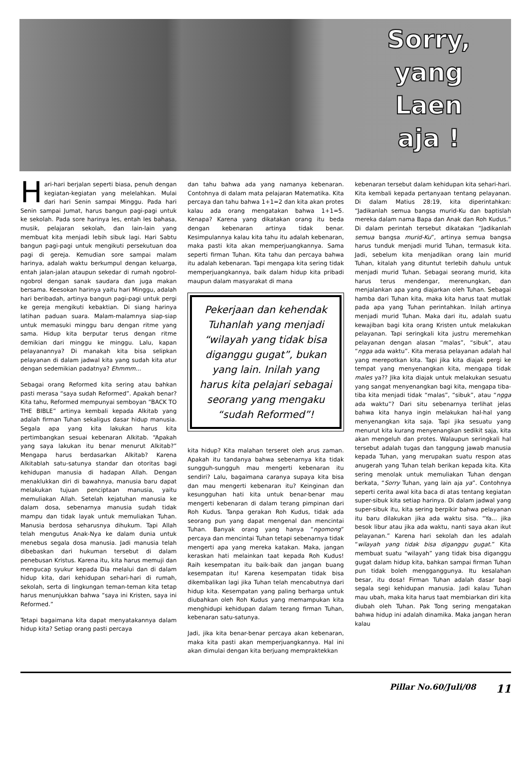Sorry,
yang
Laen
aja !
Hari-hari berjalan seperti biasa, penuh dengan kegiatan-kegiatan yang melelahkan. Mulai dari hari Senin sampai Minggu. Pada hari Senin sampai Jumat, harus bangun pagi-pagi untuk ke sekolah. Pada sore harinya les, entah les bahasa, musik, pelajaran sekolah, dan lain-lain yang membuat kita menjadi lebih sibuk lagi. Hari Sabtu bangun pagi-pagi untuk mengikuti persekutuan doa pagi di gereja. Kemudian sore sampai malam harinya, adalah waktu berkumpul dengan keluarga, entah jalan-jalan ataupun sekedar di rumah ngobrol-ngobrol dengan sanak saudara dan juga makan bersama. Keesokan harinya yaitu hari Minggu, adalah hari beribadah, artinya bangun pagi-pagi untuk pergi ke gereja mengikuti kebaktian. Di siang harinya latihan paduan suara. Malam-malamnya siap-siap untuk memasuki minggu baru dengan ritme yang sama. Hidup kita berputar terus dengan ritme demikian dari minggu ke minggu. Lalu, kapan pelayanannya? Di manakah kita bisa selipkan pelayanan di dalam jadwal kita yang sudah kita atur dengan sedemikian padatnya? Ehmmm...
Sebagai orang Reformed kita sering atau bahkan pasti merasa “saya sudah Reformed”. Apakah benar? Kita tahu, Reformed mempunyai semboyan “BACK TO THE BIBLE” artinya kembali kepada Alkitab yang adalah firman Tuhan sekaligus dasar hidup manusia. Segala apa yang kita lakukan harus kita pertimbangkan sesuai kebenaran Alkitab. “Apakah yang saya lakukan itu benar menurut Alkitab?” Mengapa harus berdasarkan Alkitab? Karena Alkitablah satu-satunya standar dan otoritas bagi kehidupan manusia di hadapan Allah. Dengan menaklukkan diri di bawahnya, manusia baru dapat melakukan tujuan penciptaan manusia, yaitu memuliakan Allah. Setelah kejatuhan manusia ke dalam dosa, sebenarnya manusia sudah tidak mampu dan tidak layak untuk memuliakan Tuhan. Manusia berdosa seharusnya dihukum. Tapi Allah telah mengutus Anak-Nya ke dalam dunia untuk menebus segala dosa manusia. Jadi manusia telah dibebaskan dari hukuman tersebut di dalam penebusan Kristus. Karena itu, kita harus memuji dan mengucap syukur kepada Dia melalui dan di dalam hidup kita, dari kehidupan sehari-hari di rumah, sekolah, serta di lingkungan teman-teman kita tetap harus menunjukkan bahwa “saya ini Kristen, saya ini Reformed.”
Tetapi bagaimana kita dapat menyatakannya dalam hidup kita? Setiap orang pasti percaya
dan tahu bahwa ada yang namanya kebenaran. Contohnya di dalam mata pelajaran Matematika. Kita percaya dan tahu bahwa 1+1=2 dan kita akan protes kalau ada orang mengatakan bahwa 1+1=5. Kenapa? Karena yang dikatakan orang itu beda dengan kebenaran artinya tidak benar. Kesimpulannya kalau kita tahu itu adalah kebenaran, maka pasti kita akan memperjuangkannya. Sama seperti firman Tuhan. Kita tahu dan percaya bahwa itu adalah kebenaran. Tapi mengapa kita sering tidak memperjuangkannya, baik dalam hidup kita pribadi maupun dalam masyarakat di mana
Pekerjaan dan kehendak Tuhanlah yang menjadi “wilayah yang tidak bisa diganggu gugat”, bukan yang lain. Inilah yang harus kita pelajari sebagai seorang yang mengaku “sudah Reformed”!
kita hidup? Kita malahan terseret oleh arus zaman. Apakah itu tandanya bahwa sebenarnya kita tidak sungguh-sungguh mau mengerti kebenaran itu sendiri? Lalu, bagaimana caranya supaya kita bisa dan mau mengerti kebenaran itu? Keinginan dan kesungguhan hati kita untuk benar-benar mau mengerti kebenaran di dalam terang pimpinan dari Roh Kudus. Tanpa gerakan Roh Kudus, tidak ada seorang pun yang dapat mengenal dan mencintai Tuhan. Banyak orang yang hanya “ngomong” percaya dan mencintai Tuhan tetapi sebenarnya tidak mengerti apa yang mereka katakan. Maka, jangan keraskan hati melainkan taat kepada Roh Kudus! Raih kesempatan itu baik-baik dan jangan buang kesempatan itu! Karena kesempatan tidak bisa dikembalikan lagi jika Tuhan telah mencabutnya dari hidup kita. Kesempatan yang paling berharga untuk diubahkan oleh Roh Kudus yang memampukan kita menghidupi kehidupan dalam terang firman Tuhan, kebenaran satu-satunya.
Jadi, jika kita benar-benar percaya akan kebenaran, maka kita pasti akan memperjuangkannya. Hal ini akan dimulai dengan kita berjuang mempraktekkan
kebenaran tersebut dalam kehidupan kita sehari-hari. Kita kembali kepada pertanyaan tentang pelayanan. Di dalam Matius 28:19, kita diperintahkan: “Jadikanlah semua bangsa murid-Ku dan baptislah mereka dalam nama Bapa dan Anak dan Roh Kudus.” Di dalam perintah tersebut dikatakan “Jadikanlah semua bangsa murid-Ku”, artinya semua bangsa harus tunduk menjadi murid Tuhan, termasuk kita. Jadi, sebelum kita menjadikan orang lain murid Tuhan, kitalah yang dituntut terlebih dahulu untuk menjadi murid Tuhan. Sebagai seorang murid, kita harus terus mendengar, merenungkan, dan menjalankan apa yang diajarkan oleh Tuhan. Sebagai hamba dari Tuhan kita, maka kita harus taat mutlak pada apa yang Tuhan perintahkan. Inilah artinya menjadi murid Tuhan. Maka dari itu, adalah suatu kewajiban bagi kita orang Kristen untuk melakukan pelayanan. Tapi seringkali kita justru meremehkan pelayanan dengan alasan “malas”, “sibuk”, atau “ngga ada waktu”. Kita merasa pelayanan adalah hal yang merepotkan kita. Tapi jika kita diajak pergi ke tempat yang menyenangkan kita, mengapa tidak males ya?? Jika kita diajak untuk melakukan sesuatu yang sangat menyenangkan bagi kita, mengapa tiba-tiba kita menjadi tidak “malas”, “sibuk”, atau “ngga ada waktu”? Dari situ sebenarnya terlihat jelas bahwa kita hanya ingin melakukan hal-hal yang menyenangkan kita saja. Tapi jika sesuatu yang menurut kita kurang menyenangkan sedikit saja, kita akan mengeluh dan protes. Walaupun seringkali hal tersebut adalah tugas dan tanggung jawab manusia kepada Tuhan, yang merupakan suatu respon atas anugerah yang Tuhan telah berikan kepada kita. Kita sering menolak untuk memuliakan Tuhan dengan berkata, “Sorry Tuhan, yang lain aja ya”. Contohnya seperti cerita awal kita baca di atas tentang kegiatan super-sibuk kita setiap harinya. Di dalam jadwal yang super-sibuk itu, kita sering berpikir bahwa pelayanan itu baru dilakukan jika ada waktu sisa. “Ya... jika besok libur atau jika ada waktu, nanti saya akan ikut pelayanan.” Karena hari sekolah dan les adalah “wilayah yang tidak bisa diganggu gugat.” Kita membuat suatu “wilayah” yang tidak bisa diganggu gugat dalam hidup kita, bahkan sampai firman Tuhan pun tidak boleh mengganggunya. Itu kesalahan besar, itu dosa! Firman Tuhan adalah dasar bagi segala segi kehidupan manusia. Jadi kalau Tuhan mau ubah, maka kita harus taat membiarkan diri kita diubah oleh Tuhan. Pak Tong sering mengatakan bahwa hidup ini adalah dinamika. Maka jangan heran kalau
Pillar No.60/Juli/08 11